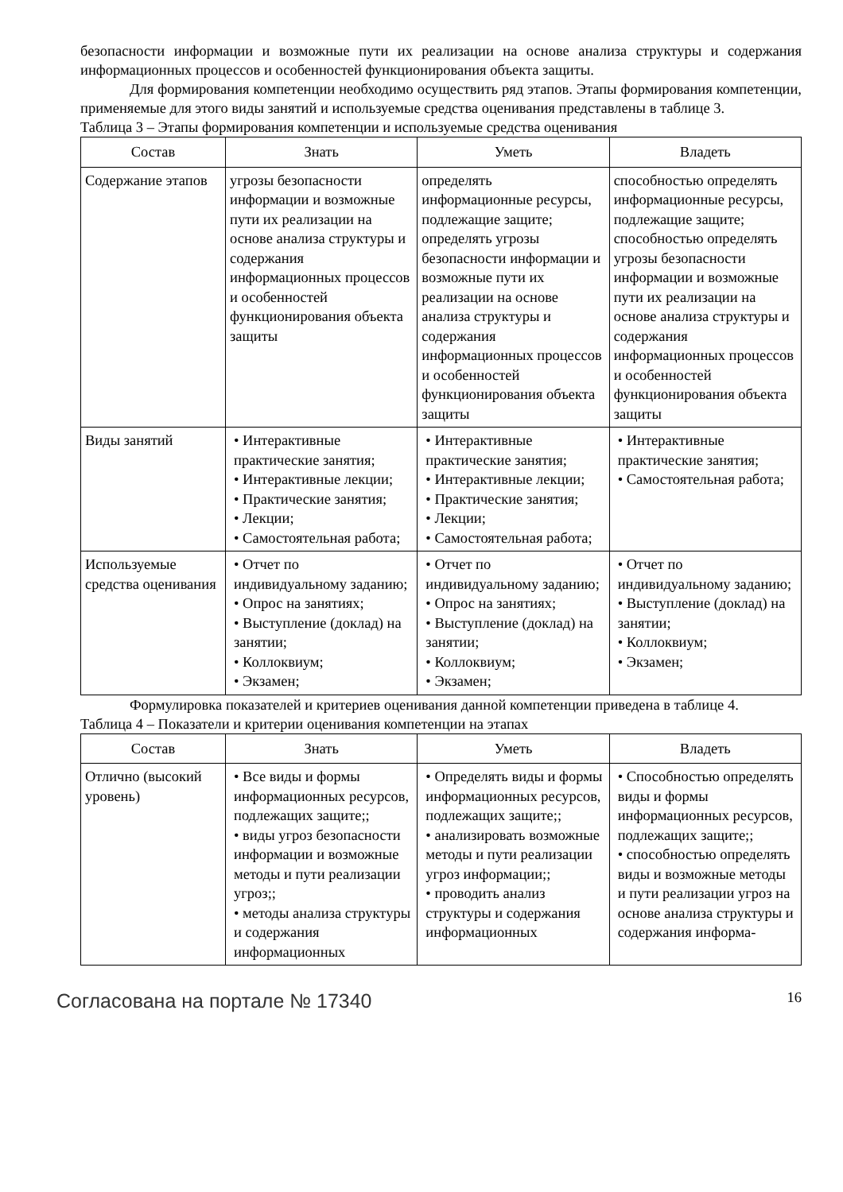безопасности информации и возможные пути их реализации на основе анализа структуры и содержания информационных процессов и особенностей функционирования объекта защиты.
Для формирования компетенции необходимо осуществить ряд этапов. Этапы формирования компетенции, применяемые для этого виды занятий и используемые средства оценивания представлены в таблице 3.
Таблица 3 – Этапы формирования компетенции и используемые средства оценивания
| Состав | Знать | Уметь | Владеть |
| --- | --- | --- | --- |
| Содержание этапов | угрозы безопасности информации и возможные пути их реализации на основе анализа структуры и содержания информационных процессов и особенностей функционирования объекта защиты | определять информационные ресурсы, подлежащие защите; определять угрозы безопасности информации и возможные пути их реализации на основе анализа структуры и содержания информационных процессов и особенностей функционирования объекта защиты | способностью определять информационные ресурсы, подлежащие защите; способностью определять угрозы безопасности информации и возможные пути их реализации на основе анализа структуры и содержания информационных процессов и особенностей функционирования объекта защиты |
| Виды занятий | • Интерактивные практические занятия; • Интерактивные лекции; • Практические занятия; • Лекции; • Самостоятельная работа; | • Интерактивные практические занятия; • Интерактивные лекции; • Практические занятия; • Лекции; • Самостоятельная работа; | • Интерактивные практические занятия; • Самостоятельная работа; |
| Используемые средства оценивания | • Отчет по индивидуальному заданию; • Опрос на занятиях; • Выступление (доклад) на занятии; • Коллоквиум; • Экзамен; | • Отчет по индивидуальному заданию; • Опрос на занятиях; • Выступление (доклад) на занятии; • Коллоквиум; • Экзамен; | • Отчет по индивидуальному заданию; • Выступление (доклад) на занятии; • Коллоквиум; • Экзамен; |
Формулировка показателей и критериев оценивания данной компетенции приведена в таблице 4.
Таблица 4 – Показатели и критерии оценивания компетенции на этапах
| Состав | Знать | Уметь | Владеть |
| --- | --- | --- | --- |
| Отлично (высокий уровень) | • Все виды и формы информационных ресурсов, подлежащих защите;; • виды угроз безопасности информации и возможные методы и пути реализации угроз;; • методы анализа структуры и содержания информационных | • Определять виды и формы информационных ресурсов, подлежащих защите;; • анализировать возможные методы и пути реализации угроз информации;; • проводить анализ структуры и содержания информационных | • Способностью определять виды и формы информационных ресурсов, подлежащих защите;; • способностью определять виды и возможные методы и пути реализации угроз на основе анализа структуры и содержания информа- |
Согласована на портале № 17340 16